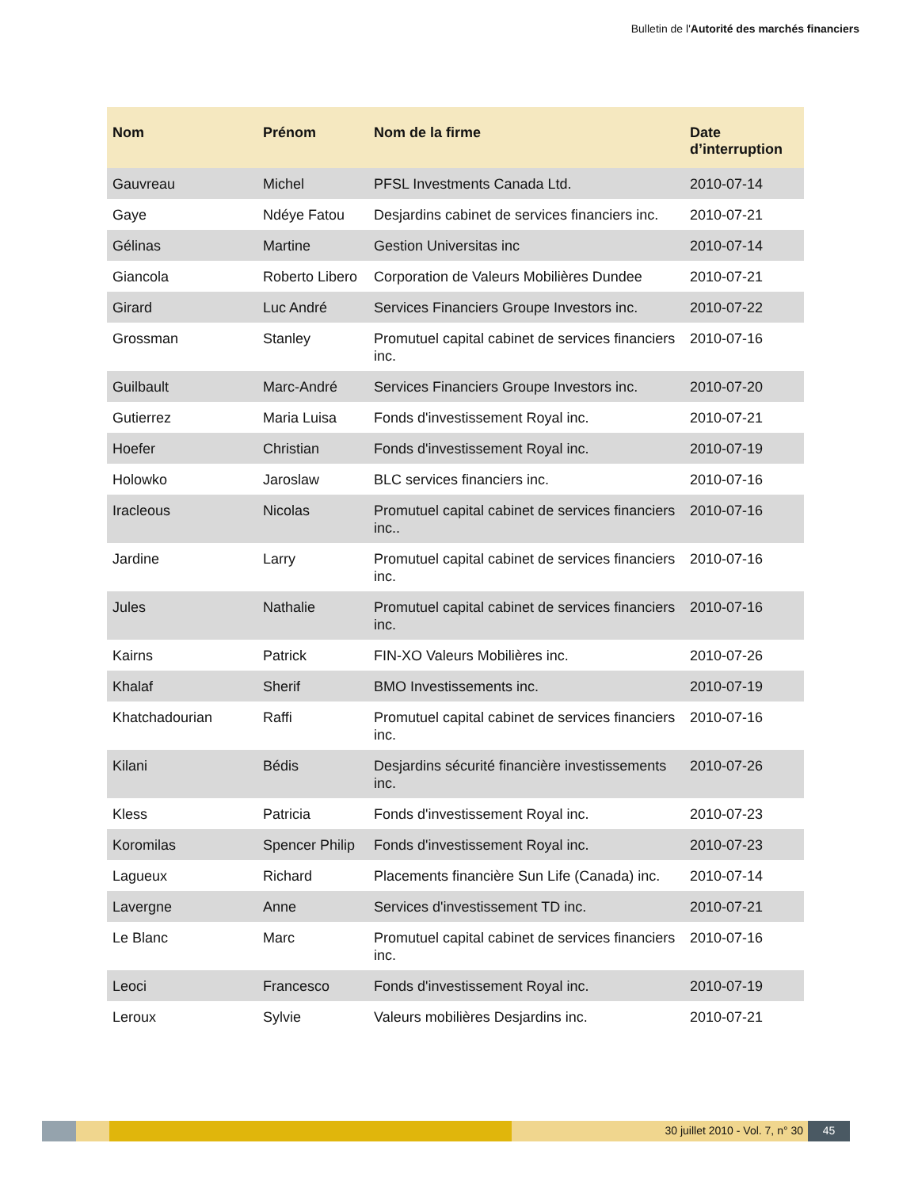Bulletin de l'Autorité des marchés financiers
| Nom | Prénom | Nom de la firme | Date d’interruption |
| --- | --- | --- | --- |
| Gauvreau | Michel | PFSL Investments Canada Ltd. | 2010-07-14 |
| Gaye | Ndéye Fatou | Desjardins cabinet de services financiers inc. | 2010-07-21 |
| Gélinas | Martine | Gestion Universitas inc | 2010-07-14 |
| Giancola | Roberto Libero | Corporation de Valeurs Mobilières Dundee | 2010-07-21 |
| Girard | Luc André | Services Financiers Groupe Investors inc. | 2010-07-22 |
| Grossman | Stanley | Promutuel capital cabinet de services financiers inc. | 2010-07-16 |
| Guilbault | Marc-André | Services Financiers Groupe Investors inc. | 2010-07-20 |
| Gutierrez | Maria Luisa | Fonds d'investissement Royal inc. | 2010-07-21 |
| Hoefer | Christian | Fonds d'investissement Royal inc. | 2010-07-19 |
| Holowko | Jaroslaw | BLC services financiers inc. | 2010-07-16 |
| Iracleous | Nicolas | Promutuel capital cabinet de services financiers inc.. | 2010-07-16 |
| Jardine | Larry | Promutuel capital cabinet de services financiers inc. | 2010-07-16 |
| Jules | Nathalie | Promutuel capital cabinet de services financiers inc. | 2010-07-16 |
| Kairns | Patrick | FIN-XO Valeurs Mobilières inc. | 2010-07-26 |
| Khalaf | Sherif | BMO Investissements inc. | 2010-07-19 |
| Khatchadourian | Raffi | Promutuel capital cabinet de services financiers inc. | 2010-07-16 |
| Kilani | Bédis | Desjardins sécurité financière investissements inc. | 2010-07-26 |
| Kless | Patricia | Fonds d'investissement Royal inc. | 2010-07-23 |
| Koromilas | Spencer Philip | Fonds d'investissement Royal inc. | 2010-07-23 |
| Lagueux | Richard | Placements financière Sun Life (Canada) inc. | 2010-07-14 |
| Lavergne | Anne | Services d'investissement TD inc. | 2010-07-21 |
| Le Blanc | Marc | Promutuel capital cabinet de services financiers inc. | 2010-07-16 |
| Leoci | Francesco | Fonds d'investissement Royal inc. | 2010-07-19 |
| Leroux | Sylvie | Valeurs mobilières Desjardins inc. | 2010-07-21 |
30 juillet 2010 - Vol. 7, n° 30 45